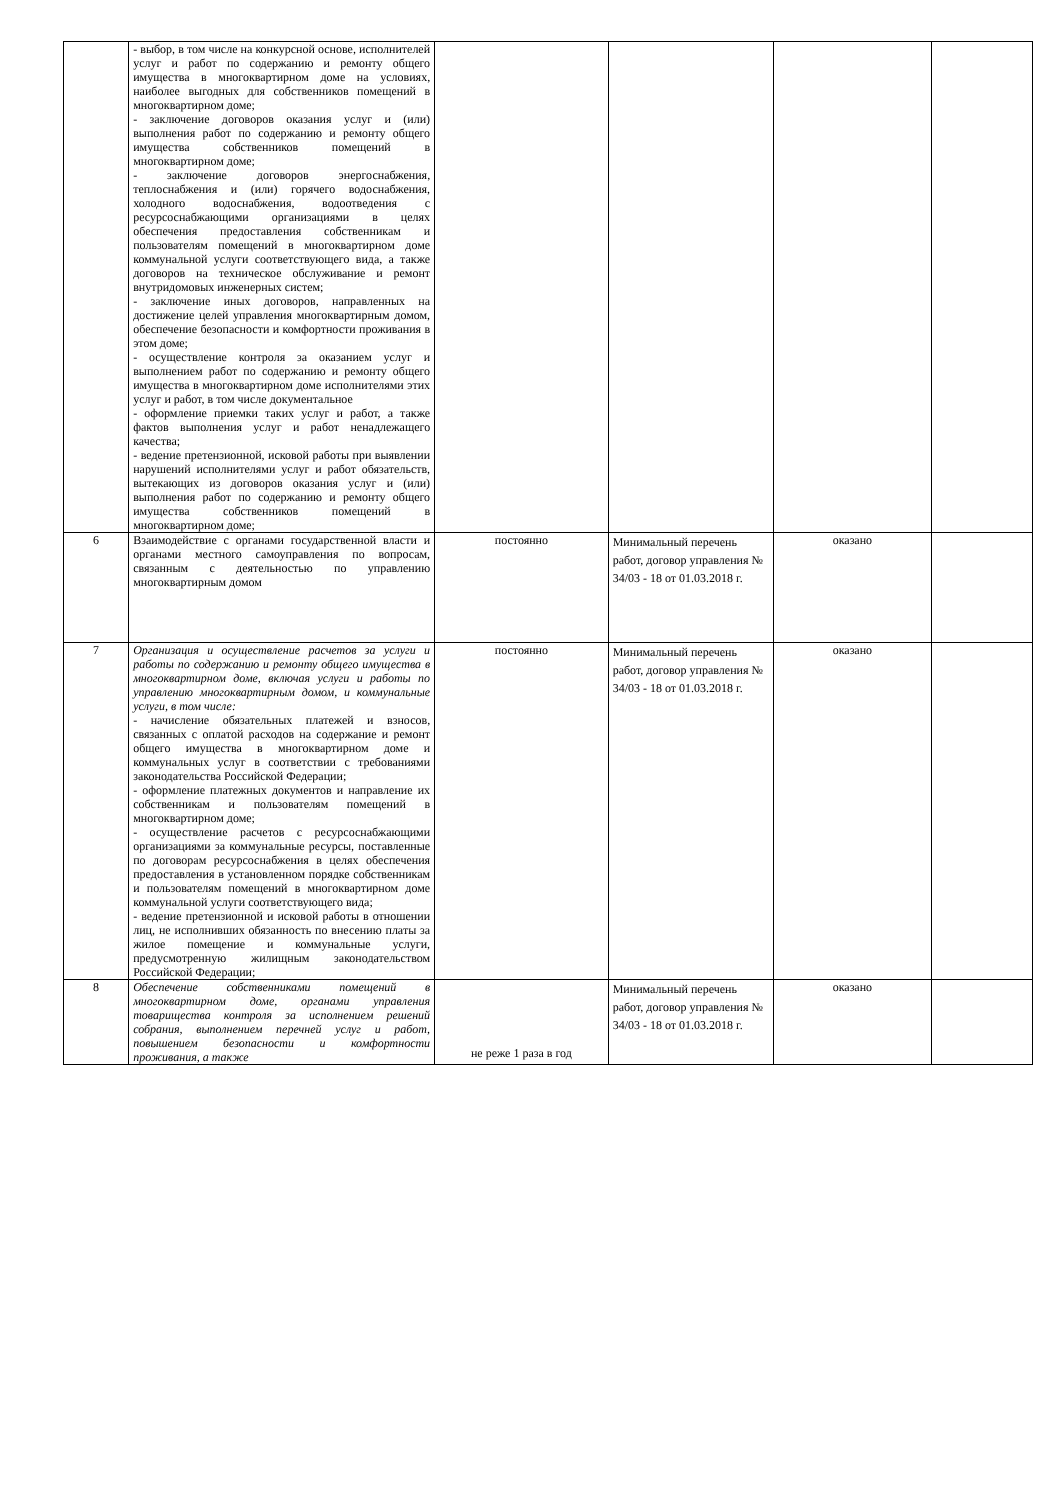| | - выбор, в том числе на конкурсной основе, исполнителей услуг и работ по содержанию и ремонту общего имущества в многоквартирном доме на условиях, наиболее выгодных для собственников помещений в многоквартирном доме; - заключение договоров оказания услуг и (или) выполнения работ по содержанию и ремонту общего имущества собственников помещений в многоквартирном доме; - заключение договоров энергоснабжения, теплоснабжения и (или) горячего водоснабжения, холодного водоснабжения, водоотведения с ресурсоснабжающими организациями в целях обеспечения предоставления собственникам и пользователям помещений в многоквартирном доме коммунальной услуги соответствующего вида, а также договоров на техническое обслуживание и ремонт внутридомовых инженерных систем; - заключение иных договоров, направленных на достижение целей управления многоквартирным домом, обеспечение безопасности и комфортности проживания в этом доме; - осуществление контроля за оказанием услуг и выполнением работ по содержанию и ремонту общего имущества в многоквартирном доме исполнителями этих услуг и работ, в том числе документальное - оформление приемки таких услуг и работ, а также фактов выполнения услуг и работ ненадлежащего качества; - ведение претензионной, исковой работы при выявлении нарушений исполнителями услуг и работ обязательств, вытекающих из договоров оказания услуг и (или) выполнения работ по содержанию и ремонту общего имущества собственников помещений в многоквартирном доме; | | | | |
| 6 | Взаимодействие с органами государственной власти и органами местного самоуправления по вопросам, связанным с деятельностью по управлению многоквартирным домом | постоянно | Минимальный перечень работ, договор управления № 34/03 - 18 от 01.03.2018 г. | оказано | |
| 7 | Организация и осуществление расчетов за услуги и работы по содержанию и ремонту общего имущества в многоквартирном доме, включая услуги и работы по управлению многоквартирным домом, и коммунальные услуги, в том числе: - начисление обязательных платежей и взносов, связанных с оплатой расходов на содержание и ремонт общего имущества в многоквартирном доме и коммунальных услуг в соответствии с требованиями законодательства Российской Федерации; - оформление платежных документов и направление их собственникам и пользователям помещений в многоквартирном доме; - осуществление расчетов с ресурсоснабжающими организациями за коммунальные ресурсы, поставленные по договорам ресурсоснабжения в целях обеспечения предоставления в установленном порядке собственникам и пользователям помещений в многоквартирном доме коммунальной услуги соответствующего вида; - ведение претензионной и исковой работы в отношении лиц, не исполнивших обязанность по внесению платы за жилое помещение и коммунальные услуги, предусмотренную жилищным законодательством Российской Федерации; | постоянно | Минимальный перечень работ, договор управления № 34/03 - 18 от 01.03.2018 г. | оказано | |
| 8 | Обеспечение собственниками помещений в многоквартирном доме, органами управления товарищества контроля за исполнением решений собрания, выполнением перечней услуг и работ, повышением безопасности и комфортности проживания, а также | не реже 1 раза в год | Минимальный перечень работ, договор управления № 34/03 - 18 от 01.03.2018 г. | оказано | |